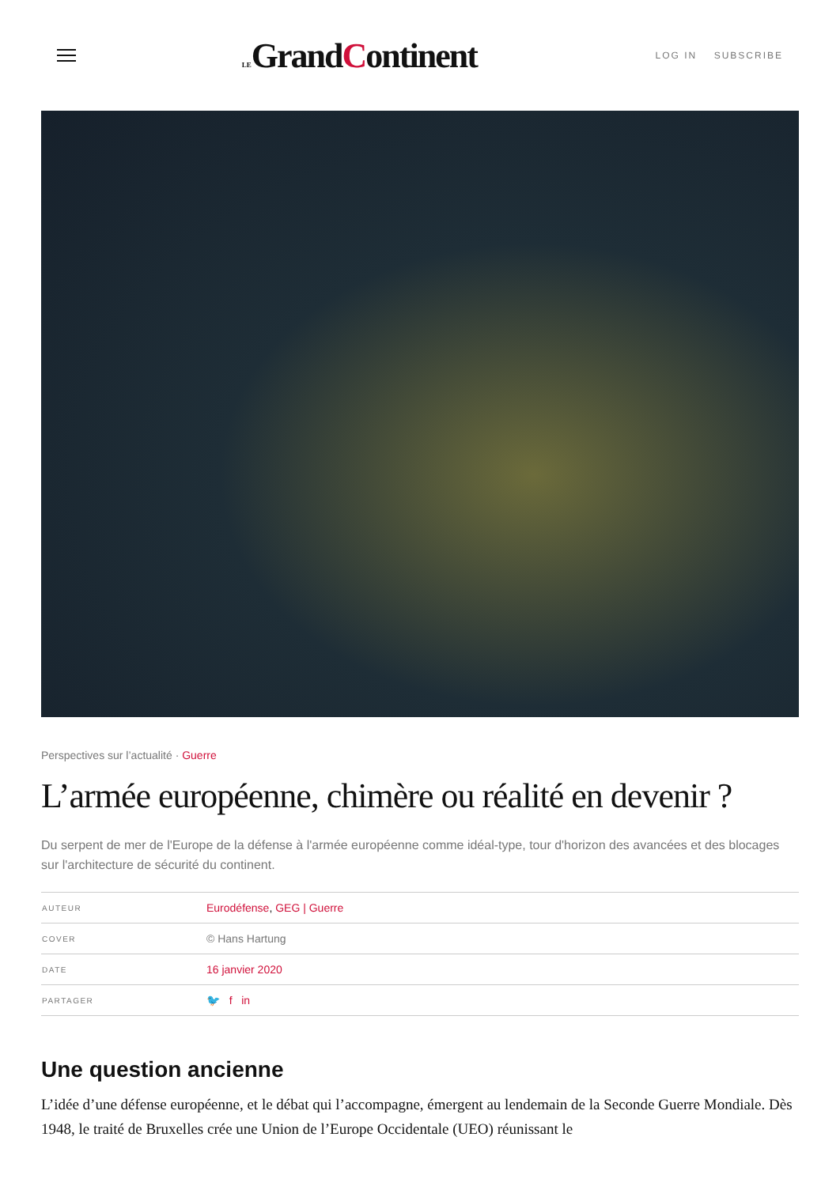LEGrandContinent
LOG IN SUBSCRIBE
Perspectives sur l’actualité · Guerre
L’armée européenne, chimère ou réalité en devenir ?
Du serpent de mer de l'Europe de la défense à l'armée européenne comme idéal-type, tour d'horizon des avancées et des blocages sur l'architecture de sécurité du continent.
| AUTEUR | Eurodéfense , GEG / Guerre |
| COVER | © Hans Hartung |
| DATE | 16 janvier 2020 |
| PARTAGER | 🐦 f in |
Une question ancienne
L’idée d’une défense européenne, et le débat qui l’accompagne, émergent au lendemain de la Seconde Guerre Mondiale. Dès 1948, le traité de Bruxelles crée une Union de l’Europe Occidentale (UEO) réunissant le